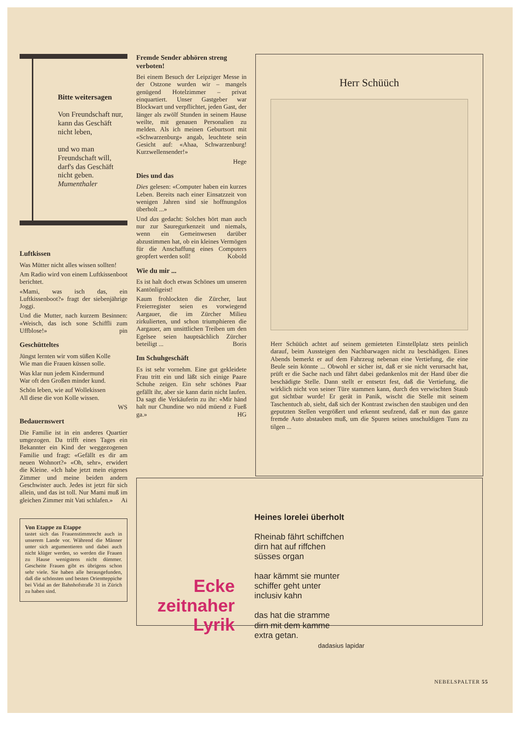Bitte weitersagen
Von Freundschaft nur,
kann das Geschäft nicht leben,
und wo man Freundschaft will,
darf's das Geschäft nicht geben.
Mumenthaler
Luftkissen
Was Mütter nicht alles wissen sollten!
Am Radio wird von einem Luftkissenboot berichtet.
«Mami, was isch das, ein Luftkissenboot?» fragt der siebenjährige Joggi.
Und die Mutter, nach kurzem Besinnen: «Weisch, das isch sone Schiffli zum Uffblose!» pin
Geschütteltes
Jüngst lernten wir vom süßen Kolle
Wie man die Frauen küssen solle.
Was klar nun jedem Kindermund
War oft den Großen minder kund.
Schön leben, wie auf Wollekissen
All diese die von Kolle wissen.
WS
Bedauernswert
Die Familie ist in ein anderes Quartier umgezogen. Da trifft eines Tages ein Bekannter ein Kind der weggezogenen Familie und fragt: «Gefällt es dir am neuen Wohnort?» «Oh, sehr», erwidert die Kleine. «Ich habe jetzt mein eigenes Zimmer und meine beiden andern Geschwister auch. Jedes ist jetzt für sich allein, und das ist toll. Nur Mami muß im gleichen Zimmer mit Vati schlafen.» Ai
Von Etappe zu Etappe
tastet sich das Frauenstimmrecht auch in unserem Lande vor. Während die Männer unter sich argumentieren und dabei auch nicht klüger werden, so werden die Frauen zu Hause wenigstens nicht dümmer. Gescheite Frauen gibt es übrigens schon sehr viele. Sie haben alle herausgefunden, daß die schönsten und besten Orientteppiche bei Vidal an der Bahnhofstraße 31 in Zürich zu haben sind.
Fremde Sender abhören streng verboten!
Bei einem Besuch der Leipziger Messe in der Ostzone wurden wir – mangels genügend Hotelzimmer – privat einquartiert. Unser Gastgeber war Blockwart und verpflichtet, jeden Gast, der länger als zwölf Stunden in seinem Hause weilte, mit genauen Personalien zu melden. Als ich meinen Geburtsort mit «Schwarzenburg» angab, leuchtete sein Gesicht auf: «Ahaa, Schwarzenburg! Kurzwellensender!»
Hege
Dies und das
Dies gelesen: «Computer haben ein kurzes Leben. Bereits nach einer Einsatzzeit von wenigen Jahren sind sie hoffnungslos überholt ...»
Und das gedacht: Solches hört man auch nur zur Sauregurkenzeit und niemals, wenn ein Gemeinwesen darüber abzustimmen hat, ob ein kleines Vermögen für die Anschaffung eines Computers geopfert werden soll! Kobold
Wie du mir ...
Es ist halt doch etwas Schönes um unseren Kantönligeist!
Kaum frohlockten die Zürcher, laut Freierregister seien es vorwiegend Aargauer, die im Zürcher Milieu zirkulierten, und schon triumphieren die Aargauer, am unsittlichen Treiben um den Egelsee seien hauptsächlich Zürcher beteiligt ... Boris
Im Schuhgeschäft
Es ist sehr vornehm. Eine gut gekleidete Frau tritt ein und läßt sich einige Paare Schuhe zeigen. Ein sehr schönes Paar gefällt ihr, aber sie kann darin nicht laufen. Da sagt die Verkäuferin zu ihr: «Mir händ halt nur Chundine wo nüd müend z Fueß ga.» HG
Herr Schüüch
Herr Schüüch achtet auf seinem gemieteten Einstellplatz stets peinlich darauf, beim Aussteigen den Nachbarwagen nicht zu beschädigen. Eines Abends bemerkt er auf dem Fahrzeug nebenan eine Vertiefung, die eine Beule sein könnte ... Obwohl er sicher ist, daß er sie nicht verursacht hat, prüft er die Sache nach und fährt dabei gedankenlos mit der Hand über die beschädigte Stelle. Dann stellt er entsetzt fest, daß die Vertiefung, die wirklich nicht von seiner Türe stammen kann, durch den verwischten Staub gut sichtbar wurde! Er gerät in Panik, wischt die Stelle mit seinem Taschentuch ab, sieht, daß sich der Kontrast zwischen den staubigen und den geputzten Stellen vergrößert und erkennt seufzend, daß er nun das ganze fremde Auto abstauben muß, um die Spuren seines unschuldigen Tuns zu tilgen ...
Ecke zeitnaher Lyrik
Heines lorelei überholt
Rheinab fährt schiffchen
dirn hat auf riffchen
süsses organ
haar kämmt sie munter
schiffer geht unter
inclusiv kahn
das hat die stramme
dirn mit dem kamme
extra getan.
dadasius lapidar
NEBELSPALTER 55